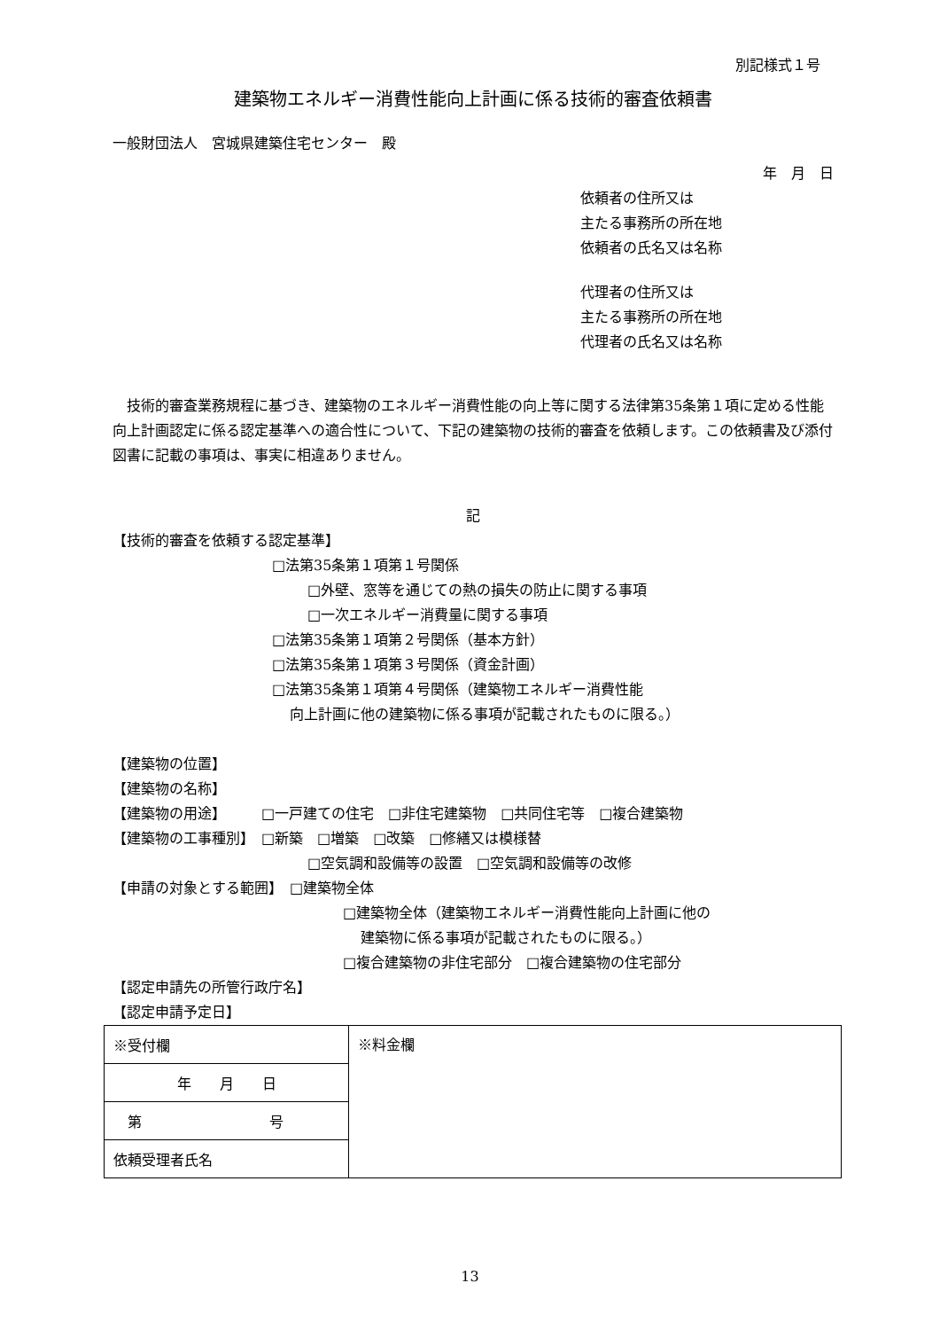別記様式１号
建築物エネルギー消費性能向上計画に係る技術的審査依頼書
一般財団法人　宮城県建築住宅センター　殿
年　月　日
依頼者の住所又は
主たる事務所の所在地
依頼者の氏名又は名称
代理者の住所又は
主たる事務所の所在地
代理者の氏名又は名称
技術的審査業務規程に基づき、建築物のエネルギー消費性能の向上等に関する法律第35条第１項に定める性能向上計画認定に係る認定基準への適合性について、下記の建築物の技術的審査を依頼します。この依頼書及び添付図書に記載の事項は、事実に相違ありません。
記
【技術的審査を依頼する認定基準】
□法第35条第１項第１号関係
□外壁、窓等を通じての熱の損失の防止に関する事項
□一次エネルギー消費量に関する事項
□法第35条第１項第２号関係（基本方針）
□法第35条第１項第３号関係（資金計画）
□法第35条第１項第４号関係（建築物エネルギー消費性能
向上計画に他の建築物に係る事項が記載されたものに限る。）
【建築物の位置】
【建築物の名称】
【建築物の用途】　　　□一戸建ての住宅　□非住宅建築物　□共同住宅等　□複合建築物
【建築物の工事種別】　□新築　□増築　□改築　□修繕又は模様替
□空気調和設備等の設置　□空気調和設備等の改修
【申請の対象とする範囲】　□建築物全体
□建築物全体（建築物エネルギー消費性能向上計画に他の
建築物に係る事項が記載されたものに限る。）
□複合建築物の非住宅部分　□複合建築物の住宅部分
【認定申請先の所管行政庁名】
【認定申請予定日】
| ※受付欄 | ※料金欄 |
| 年 月 日 | |
| 第 号 | |
| 依頼受理者氏名 | |
13